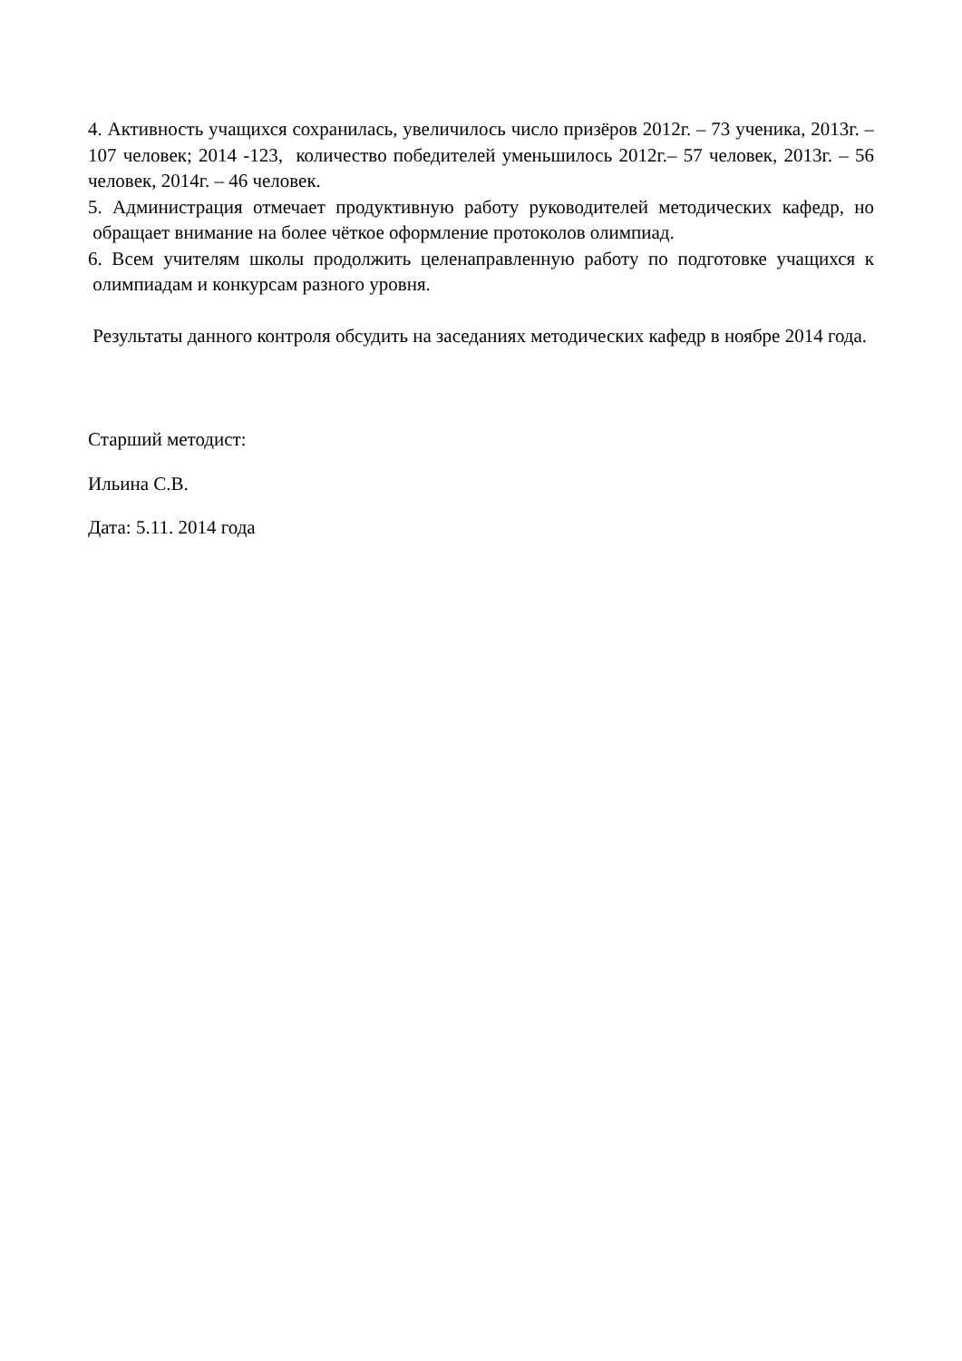4. Активность учащихся сохранилась, увеличилось число призёров 2012г. – 73 ученика, 2013г. – 107 человек; 2014 -123, количество победителей уменьшилось 2012г.– 57 человек, 2013г. – 56 человек, 2014г. – 46 человек.
5. Администрация отмечает продуктивную работу руководителей методических кафедр, но обращает внимание на более чёткое оформление протоколов олимпиад.
6. Всем учителям школы продолжить целенаправленную работу по подготовке учащихся к олимпиадам и конкурсам разного уровня.
Результаты данного контроля обсудить на заседаниях методических кафедр в ноябре 2014 года.
Старший методист:
Ильина С.В.
Дата: 5.11. 2014 года